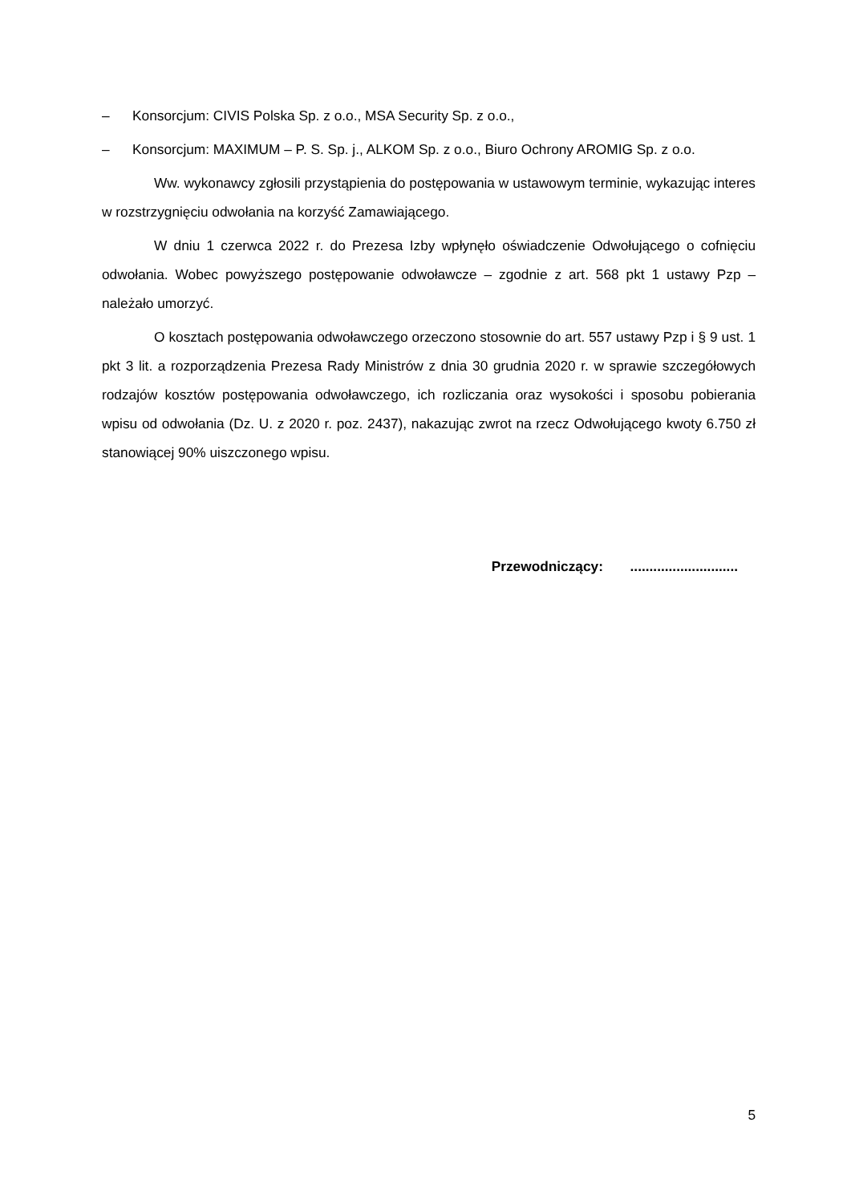– Konsorcjum: CIVIS Polska Sp. z o.o., MSA Security Sp. z o.o.,
– Konsorcjum: MAXIMUM – P. S. Sp. j., ALKOM Sp. z o.o., Biuro Ochrony AROMIG Sp. z o.o.
Ww. wykonawcy zgłosili przystąpienia do postępowania w ustawowym terminie, wykazując interes w rozstrzygnięciu odwołania na korzyść Zamawiającego.
W dniu 1 czerwca 2022 r. do Prezesa Izby wpłynęło oświadczenie Odwołującego o cofnięciu odwołania. Wobec powyższego postępowanie odwoławcze – zgodnie z art. 568 pkt 1 ustawy Pzp – należało umorzyć.
O kosztach postępowania odwoławczego orzeczono stosownie do art. 557 ustawy Pzp i § 9 ust. 1 pkt 3 lit. a rozporządzenia Prezesa Rady Ministrów z dnia 30 grudnia 2020 r. w sprawie szczegółowych rodzajów kosztów postępowania odwoławczego, ich rozliczania oraz wysokości i sposobu pobierania wpisu od odwołania (Dz. U. z 2020 r. poz. 2437), nakazując zwrot na rzecz Odwołującego kwoty 6.750 zł stanowiącej 90% uiszczonego wpisu.
Przewodniczący: ............................
5